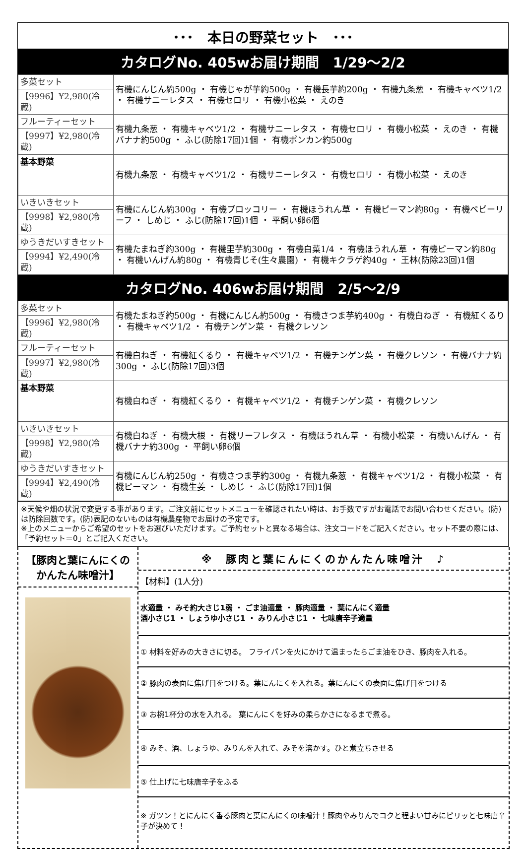･･･　本日の野菜セット　･･･
カタログNo. 405wお届け期間　1/29～2/2
| 多菜セット | 有機にんじん約500g ・ 有機じゃが芋約500g ・ 有機長芋約200g ・ 有機九条葱 ・ 有機キャベツ1/2 ・ 有機サニーレタス ・ 有機セロリ ・ 有機小松菜 ・ えのき |
| 【9996】¥2,980(冷蔵) | |
| フルーティーセット | 有機九条葱 ・ 有機キャベツ1/2 ・ 有機サニーレタス ・ 有機セロリ ・ 有機小松菜 ・ えのき ・ 有機バナナ約500g ・ ふじ(防除17回)1個 ・ 有機ポンカン約500g |
| 【9997】¥2,980(冷蔵) | |
| 基本野菜 | 有機九条葱 ・ 有機キャベツ1/2 ・ 有機サニーレタス ・ 有機セロリ ・ 有機小松菜 ・ えのき |
| いきいきセット | 有機にんじん約300g ・ 有機ブロッコリー ・ 有機ほうれん草 ・ 有機ピーマン約80g ・ 有機ベビーリーフ ・ しめじ ・ ふじ(防除17回)1個 ・ 平飼い卵6個 |
| 【9998】¥2,980(冷蔵) | |
| ゆうきだいすきセット | 有機たまねぎ約300g ・ 有機里芋約300g ・ 有機白菜1/4 ・ 有機ほうれん草 ・ 有機ピーマン約80g ・ 有機いんげん約80g ・ 有機青じそ(生々農園) ・ 有機キクラゲ約40g ・ 王林(防除23回)1個 |
| 【9994】¥2,490(冷蔵) | |
カタログNo. 406wお届け期間　2/5～2/9
| 多菜セット | 有機たまねぎ約500g ・ 有機にんじん約500g ・ 有機さつま芋約400g ・ 有機白ねぎ ・ 有機紅くるり ・ 有機キャベツ1/2 ・ 有機チンゲン菜 ・ 有機クレソン |
| 【9996】¥2,980(冷蔵) | |
| フルーティーセット | 有機白ねぎ ・ 有機紅くるり ・ 有機キャベツ1/2 ・ 有機チンゲン菜 ・ 有機クレソン ・ 有機バナナ約300g ・ ふじ(防除17回)3個 |
| 【9997】¥2,980(冷蔵) | |
| 基本野菜 | 有機白ねぎ ・ 有機紅くるり ・ 有機キャベツ1/2 ・ 有機チンゲン菜 ・ 有機クレソン |
| いきいきセット | 有機白ねぎ ・ 有機大根 ・ 有機リーフレタス ・ 有機ほうれん草 ・ 有機小松菜 ・ 有機いんげん ・ 有機バナナ約300g ・ 平飼い卵6個 |
| 【9998】¥2,980(冷蔵) | |
| ゆうきだいすきセット | 有機にんじん約250g ・ 有機さつま芋約300g ・ 有機九条葱 ・ 有機キャベツ1/2 ・ 有機小松菜 ・ 有機ピーマン ・ 有機生姜 ・ しめじ ・ ふじ(防除17回)1個 |
| 【9994】¥2,490(冷蔵) | |
※天候や畑の状況で変更する事があります。ご注文前にセットメニューを確認されたい時は、お手数ですがお電話でお問い合わせください。(防)は防除回数です。(防)表記のないものは有機農産物でお届けの予定です。
※上のメニューからご希望のセットをお選びいただけます。ご予約セットと異なる場合は、注文コードをご記入ください。セット不要の際には、「予約セット＝0」とご記入ください。
【豚肉と葉にんにくの
かんたん味噌汁】
※　豚肉と葉にんにくのかんたん味噌汁　♪
【材料】(1人分)
水適量 ・ みそ約大さじ1弱 ・ ごま油適量 ・ 豚肉適量 ・ 葉にんにく適量
酒小さじ1 ・ しょうゆ小さじ1 ・ みりん小さじ1 ・ 七味唐辛子適量
① 材料を好みの大きさに切る。 フライパンを火にかけて温まったらごま油をひき、豚肉を入れる。
② 豚肉の表面に焦げ目をつける。葉にんにくを入れる。葉にんにくの表面に焦げ目をつける
③ お椀1杯分の水を入れる。 葉にんにくを好みの柔らかさになるまで煮る。
④ みそ、酒、しょうゆ、みりんを入れて、みそを溶かす。ひと煮立ちさせる
⑤ 仕上げに七味唐辛子をふる
※ ガツン！とにんにく香る豚肉と葉にんにくの味噌汁！豚肉やみりんでコクと程よい甘みにピリッと七味唐辛子が決めて！